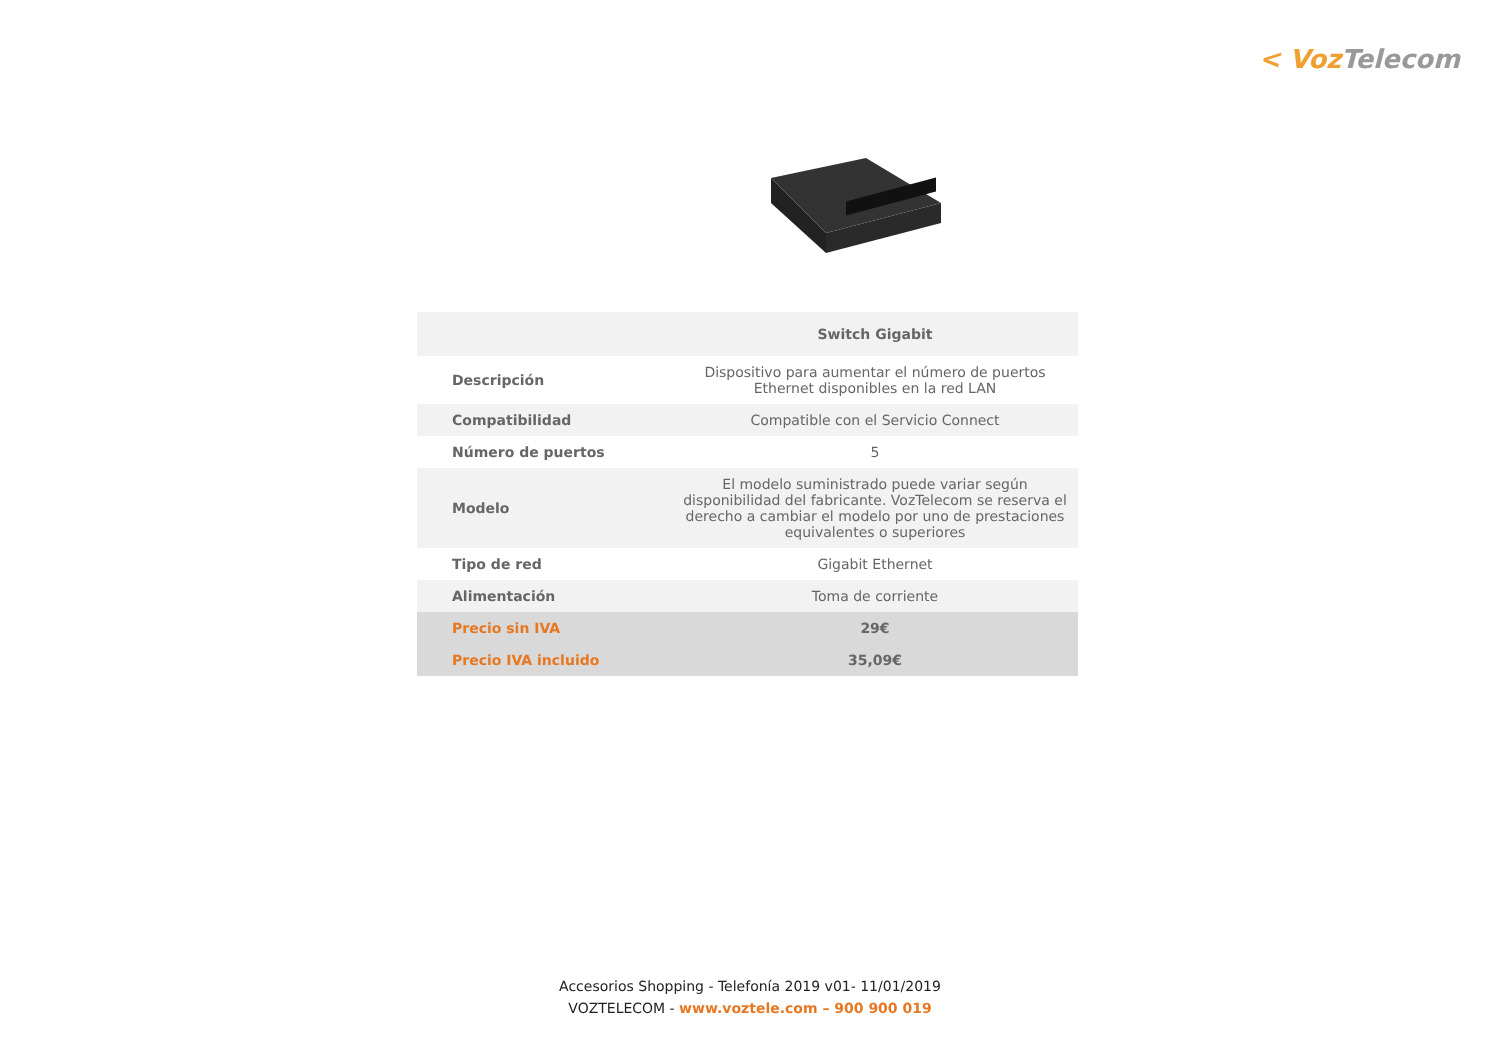< Voz Telecom
| | Switch Gigabit |
| --- | --- |
| Descripción | Dispositivo para aumentar el número de puertos Ethernet disponibles en la red LAN |
| Compatibilidad | Compatible con el Servicio Connect |
| Número de puertos | 5 |
| Modelo | El modelo suministrado puede variar según disponibilidad del fabricante. VozTelecom se reserva el derecho a cambiar el modelo por uno de prestaciones equivalentes o superiores |
| Tipo de red | Gigabit Ethernet |
| Alimentación | Toma de corriente |
| Precio sin IVA | 29€ |
| Precio IVA incluido | 35,09€ |
Accesorios Shopping - Telefonía 2019 v01- 11/01/2019
VOZTELECOM - www.voztele.com – 900 900 019